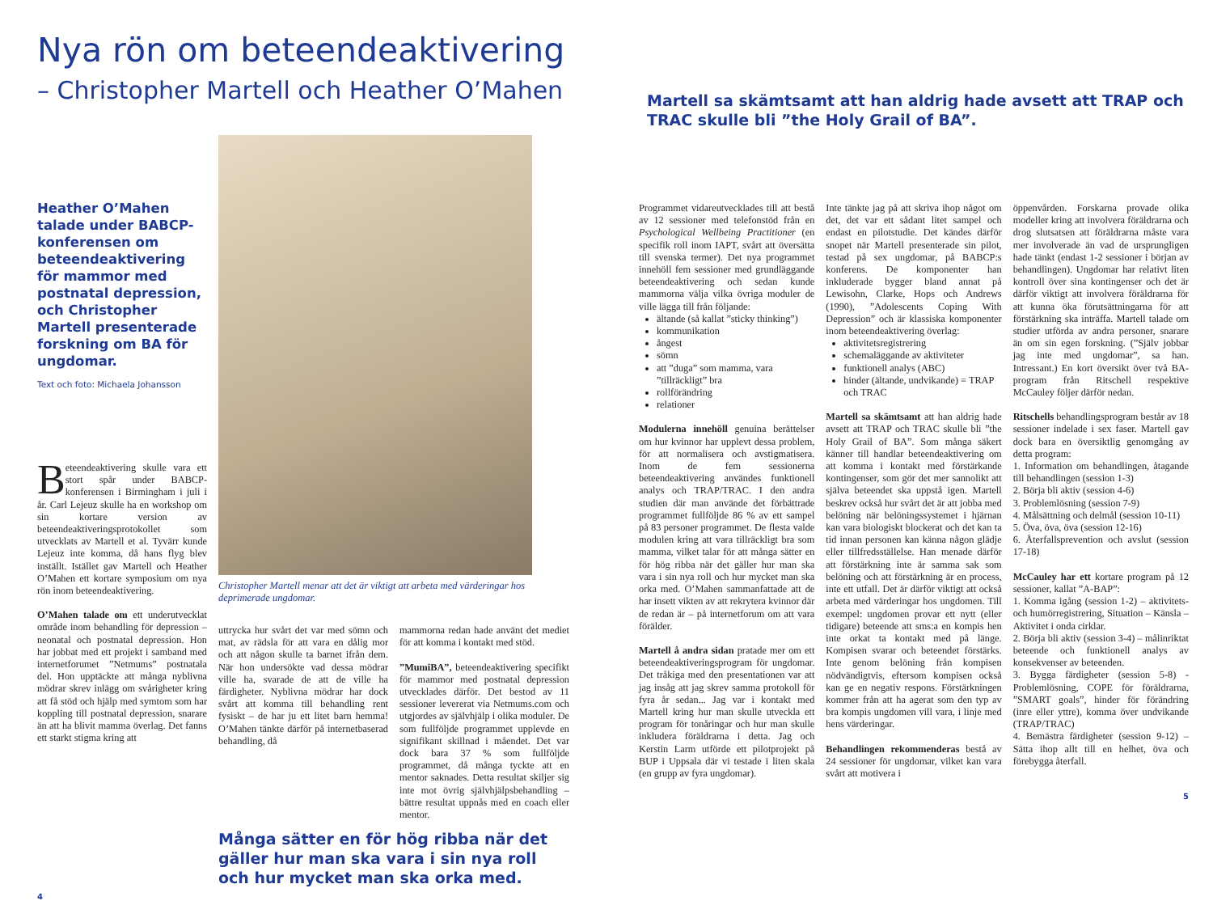Nya rön om beteendeaktivering
– Christopher Martell och Heather O’Mahen
Heather O’Mahen talade under BABCP-konferensen om beteendeaktivering för mammor med postnatal depression, och Christopher Martell presenterade forskning om BA för ungdomar.
Text och foto: Michaela Johansson
Beteendeaktivering skulle vara ett stort spår under BABCP-konferensen i Birmingham i juli i år. Carl Lejeuz skulle ha en workshop om sin kortare version av beteendeaktiveringsprotokollet som utvecklats av Martell et al. Tyvärr kunde Lejeuz inte komma, då hans flyg blev inställt. Istället gav Martell och Heather O’Mahen ett kortare symposium om nya rön inom beteendeaktivering.
O’Mahen talade om ett underutvecklat område inom behandling för depression – neonatal och postnatal depression. Hon har jobbat med ett projekt i samband med internetforumet ”Netmums” postnatala del. Hon upptäckte att många nyblivna mödrar skrev inlägg om svårigheter kring att få stöd och hjälp med symtom som har koppling till postnatal depression, snarare än att ha blivit mamma överlag. Det fanns ett starkt stigma kring att
Christopher Martell menar att det är viktigt att arbeta med värderingar hos deprimerade ungdomar.
uttrycka hur svårt det var med sömn och mat, av rädsla för att vara en dålig mor och att någon skulle ta barnet ifrån dem. När hon undersökte vad dessa mödrar ville ha, svarade de att de ville ha färdigheter. Nyblivna mödrar har dock svårt att komma till behandling rent fysiskt – de har ju ett litet barn hemma! O’Mahen tänkte därför på internetbaserad behandling, då
mammorna redan hade använt det mediet för att komma i kontakt med stöd.
”MumiBA”, beteendeaktivering specifikt för mammor med postnatal depression utvecklades därför. Det bestod av 11 sessioner levererat via Netmums.com och utgjordes av självhjälp i olika moduler. De som fullföljde programmet upplevde en signifikant skillnad i måendet. Det var dock bara 37 % som fullföljde programmet, då många tyckte att en mentor saknades. Detta resultat skiljer sig inte mot övrig självhjälpsbehandling – bättre resultat uppnås med en coach eller mentor.
Många sätter en för hög ribba när det gäller hur man ska vara i sin nya roll och hur mycket man ska orka med.
4
Martell sa skämtsamt att han aldrig hade avsett att TRAP och TRAC skulle bli ”the Holy Grail of BA”.
Programmet vidareutvecklades till att bestå av 12 sessioner med telefonstöd från en Psychological Wellbeing Practitioner (en specifik roll inom IAPT, svårt att översätta till svenska termer). Det nya programmet innehöll fem sessioner med grundläggande beteendeaktivering och sedan kunde mammorna välja vilka övriga moduler de ville lägga till från följande:
ältande (så kallat ”sticky thinking”)
kommunikation
ångest
sömn
att ”duga” som mamma, vara ”tillräckligt” bra
rollförändring
relationer
Modulerna innehöll genuina berättelser om hur kvinnor har upplevt dessa problem, för att normalisera och avstigmatisera. Inom de fem sessionerna beteendeaktivering användes funktionell analys och TRAP/TRAC. I den andra studien där man använde det förbättrade programmet fullföljde 86 % av ett sampel på 83 personer programmet. De flesta valde modulen kring att vara tillräckligt bra som mamma, vilket talar för att många sätter en för hög ribba när det gäller hur man ska vara i sin nya roll och hur mycket man ska orka med. O’Mahen sammanfattade att de har insett vikten av att rekrytera kvinnor där de redan är – på internetforum om att vara förälder.
Martell å andra sidan pratade mer om ett beteendeaktiveringsprogram för ungdomar. Det tråkiga med den presentationen var att jag insåg att jag skrev samma protokoll för fyra år sedan... Jag var i kontakt med Martell kring hur man skulle utveckla ett program för tonåringar och hur man skulle inkludera föräldrarna i detta. Jag och Kerstin Larm utförde ett pilotprojekt på BUP i Uppsala där vi testade i liten skala (en grupp av fyra ungdomar).
Inte tänkte jag på att skriva ihop något om det, det var ett sådant litet sampel och endast en pilotstudie. Det kändes därför snopet när Martell presenterade sin pilot, testad på sex ungdomar, på BABCP:s konferens. De komponenter han inkluderade bygger bland annat på Lewisohn, Clarke, Hops och Andrews (1990), ”Adolescents Coping With Depression” och är klassiska komponenter inom beteendeaktivering överlag:
aktivitetsregistrering
schemaläggande av aktiviteter
funktionell analys (ABC)
hinder (ältande, undvikande) = TRAP och TRAC
Martell sa skämtsamt att han aldrig hade avsett att TRAP och TRAC skulle bli ”the Holy Grail of BA”. Som många säkert känner till handlar beteendeaktivering om att komma i kontakt med förstärkande kontingenser, som gör det mer sannolikt att själva beteendet ska uppstå igen. Martell beskrev också hur svårt det är att jobba med belöning när belöningssystemet i hjärnan kan vara biologiskt blockerat och det kan ta tid innan personen kan känna någon glädje eller tillfredsställelse. Han menade därför att förstärkning inte är samma sak som belöning och att förstärkning är en process, inte ett utfall. Det är därför viktigt att också arbeta med värderingar hos ungdomen. Till exempel: ungdomen provar ett nytt (eller tidigare) beteende att sms:a en kompis hen inte orkat ta kontakt med på länge. Kompisen svarar och beteendet förstärks. Inte genom belöning från kompisen nödvändigtvis, eftersom kompisen också kan ge en negativ respons. Förstärkningen kommer från att ha agerat som den typ av bra kompis ungdomen vill vara, i linje med hens värderingar.
Behandlingen rekommenderas bestå av 24 sessioner för ungdomar, vilket kan vara svårt att motivera i
öppenvården. Forskarna provade olika modeller kring att involvera föräldrarna och drog slutsatsen att föräldrarna måste vara mer involverade än vad de ursprungligen hade tänkt (endast 1-2 sessioner i början av behandlingen). Ungdomar har relativt liten kontroll över sina kontingenser och det är därför viktigt att involvera föräldrarna för att kunna öka förutsättningarna för att förstärkning ska inträffa. Martell talade om studier utförda av andra personer, snarare än om sin egen forskning. (”Själv jobbar jag inte med ungdomar”, sa han. Intressant.) En kort översikt över två BA-program från Ritschell respektive McCauley följer därför nedan.
Ritschells behandlingsprogram består av 18 sessioner indelade i sex faser. Martell gav dock bara en översiktlig genomgång av detta program:
1. Information om behandlingen, åtagande till behandlingen (session 1-3)
2. Börja bli aktiv (session 4-6)
3. Problemlösning (session 7-9)
4. Målsättning och delmål (session 10-11)
5. Öva, öva, öva (session 12-16)
6. Återfallsprevention och avslut (session 17-18)
McCauley har ett kortare program på 12 sessioner, kallat ”A-BAP”:
1. Komma igång (session 1-2) – aktivitets- och humörregistrering, Situation – Känsla – Aktivitet i onda cirklar.
2. Börja bli aktiv (session 3-4) – målinriktat beteende och funktionell analys av konsekvenser av beteenden.
3. Bygga färdigheter (session 5-8) - Problemlösning, COPE för föräldrarna, ”SMART goals”, hinder för förändring (inre eller yttre), komma över undvikande (TRAP/TRAC)
4. Bemästra färdigheter (session 9-12) – Sätta ihop allt till en helhet, öva och förebygga återfall.
5